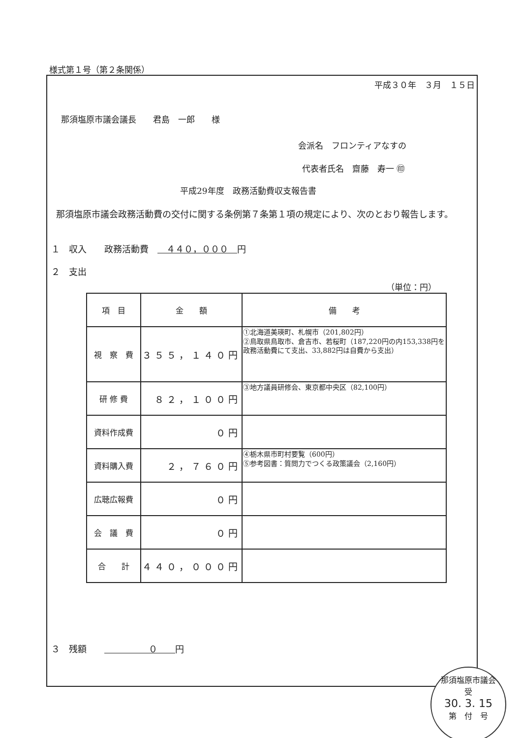様式第１号（第２条関係）
平成３０年　３月　１５日
那須塩原市議会議長　　君島　一郎　　様
会派名　フロンティアなすの
代表者氏名　齋藤　寿一 ㊞
平成29年度　政務活動費収支報告書
　那須塩原市議会政務活動費の交付に関する条例第７条第１項の規定により、次のとおり報告します。
１　収入　　政務活動費　　４４０，０００　円
２　支出
（単位：円）
| 項 目 | 金 額 | 備 考 |
| --- | --- | --- |
| 視 察 費 | ３５５，１４０円 | ①北海道美瑛町、札幌市（201,802円） ②鳥取県鳥取市、倉吉市、若桜町（187,220円の内153,338円を政務活動費にて支出、33,882円は自費から支出） |
| 研 修 費 | ８２，１００円 | ③地方議員研修会、東京都中央区（82,100円） |
| 資料作成費 | ０円 | |
| 資料購入費 | ２，７６０円 | ④栃木県市町村要覧（600円） ⑤参考図書：質問力でつくる政策議会（2,160円） |
| 広聴広報費 | ０円 | |
| 会 議 費 | ０円 | |
| 合 計 | ４４０，０００円 | |
３　残額　　　　　　　０　　円
那須塩原市議会
受
30. 3. 15
第　付　号